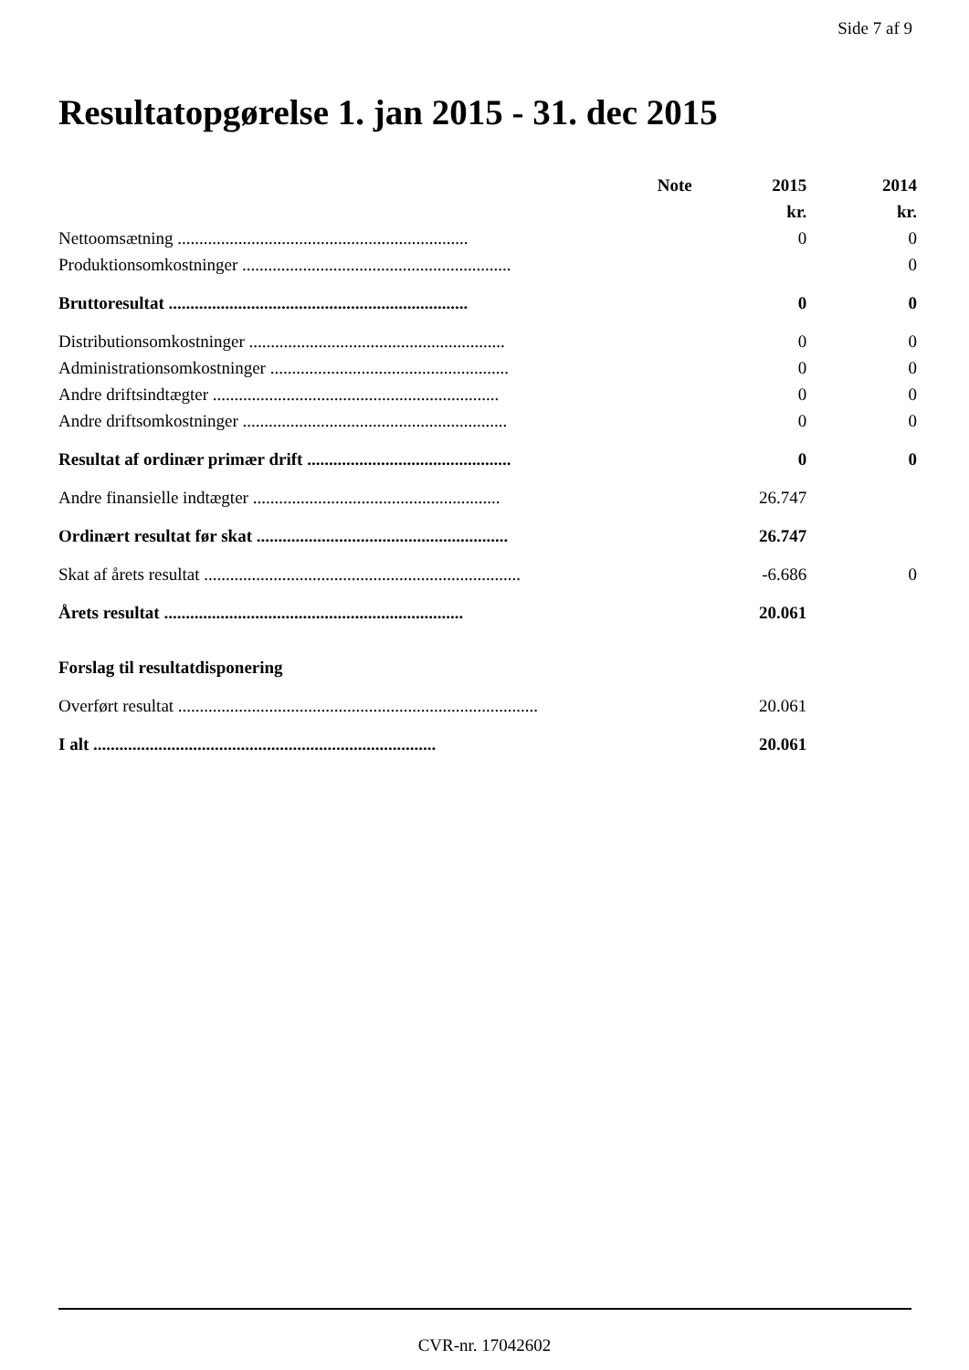Side 7 af 9
Resultatopgørelse 1. jan 2015 - 31. dec 2015
| | Note | 2015 | 2014 |
| --- | --- | --- | --- |
| | | kr. | kr. |
| Nettoomsætning ................................................................... | | 0 | 0 |
| Produktionsomkostninger .............................................................. | | | 0 |
| Bruttoresultat ..................................................................... | | 0 | 0 |
| Distributionsomkostninger ........................................................... | | 0 | 0 |
| Administrationsomkostninger ....................................................... | | 0 | 0 |
| Andre driftsindtægter .................................................................. | | 0 | 0 |
| Andre driftsomkostninger ............................................................. | | 0 | 0 |
| Resultat af ordinær primær drift ............................................... | | 0 | 0 |
| Andre finansielle indtægter ......................................................... | | 26.747 | |
| Ordinært resultat før skat .......................................................... | | 26.747 | |
| Skat af årets resultat ......................................................................... | | -6.686 | 0 |
| Årets resultat ..................................................................... | | 20.061 | |
| Forslag til resultatdisponering | | | |
| Overført resultat ................................................................................... | | 20.061 | |
| I alt ............................................................................... | | 20.061 | |
CVR-nr. 17042602